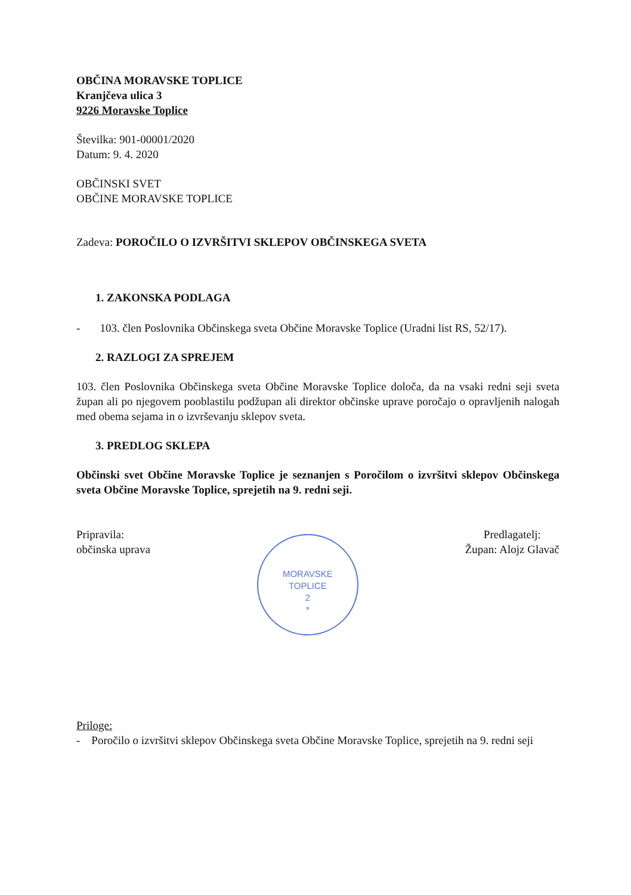OBČINA MORAVSKE TOPLICE
Kranjčeva ulica 3
9226 Moravske Toplice
Številka: 901-00001/2020
Datum: 9. 4. 2020
OBČINSKI SVET
OBČINE MORAVSKE TOPLICE
Zadeva: POROČILO O IZVRŠITVI SKLEPOV OBČINSKEGA SVETA
1. ZAKONSKA PODLAGA
- 103. člen Poslovnika Občinskega sveta Občine Moravske Toplice (Uradni list RS, 52/17).
2. RAZLOGI ZA SPREJEM
103. člen Poslovnika Občinskega sveta Občine Moravske Toplice določa, da na vsaki redni seji sveta župan ali po njegovem pooblastilu podžupan ali direktor občinske uprave poročajo o opravljenih nalogah med obema sejama in o izvrševanju sklepov sveta.
3. PREDLOG SKLEPA
Občinski svet Občine Moravske Toplice je seznanjen s Poročilom o izvršitvi sklepov Občinskega sveta Občine Moravske Toplice, sprejetih na 9. redni seji.
Pripravila:
občinska uprava
MORAVSKE
TOPLICE
2
*
Predlagatelj:
Župan: Alojz Glavač
Priloge:
- Poročilo o izvršitvi sklepov Občinskega sveta Občine Moravske Toplice, sprejetih na 9. redni seji